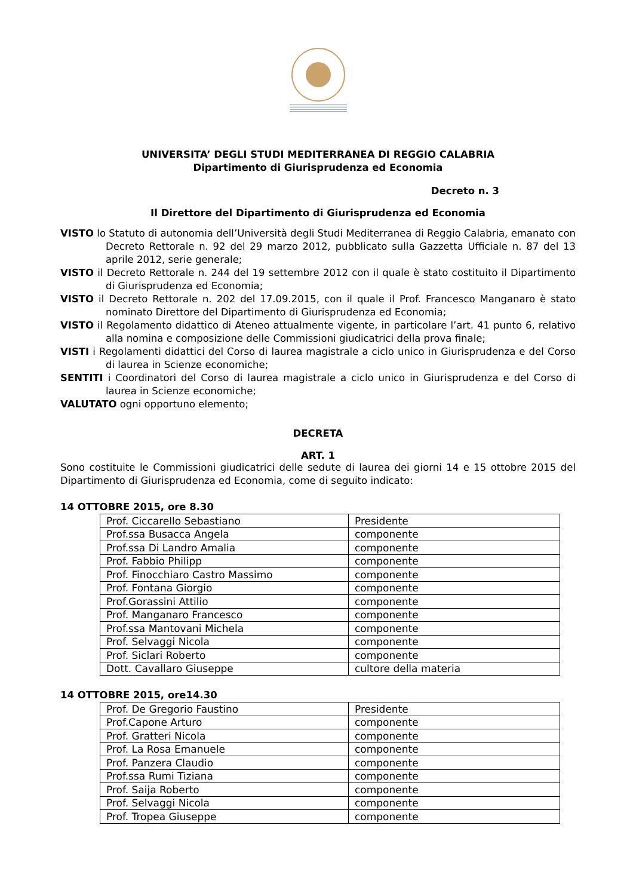UNIVERSITA’ DEGLI STUDI MEDITERRANEA DI REGGIO CALABRIA
Dipartimento di Giurisprudenza ed Economia
Decreto n. 3
Il Direttore del Dipartimento di Giurisprudenza ed Economia
VISTO lo Statuto di autonomia dell’Università degli Studi Mediterranea di Reggio Calabria, emanato con Decreto Rettorale n. 92 del 29 marzo 2012, pubblicato sulla Gazzetta Ufficiale n. 87 del 13 aprile 2012, serie generale;
VISTO il Decreto Rettorale n. 244 del 19 settembre 2012 con il quale è stato costituito il Dipartimento di Giurisprudenza ed Economia;
VISTO il Decreto Rettorale n. 202 del 17.09.2015, con il quale il Prof. Francesco Manganaro è stato nominato Direttore del Dipartimento di Giurisprudenza ed Economia;
VISTO il Regolamento didattico di Ateneo attualmente vigente, in particolare l’art. 41 punto 6, relativo alla nomina e composizione delle Commissioni giudicatrici della prova finale;
VISTI i Regolamenti didattici del Corso di laurea magistrale a ciclo unico in Giurisprudenza e del Corso di laurea in Scienze economiche;
SENTITI i Coordinatori del Corso di laurea magistrale a ciclo unico in Giurisprudenza e del Corso di laurea in Scienze economiche;
VALUTATO ogni opportuno elemento;
DECRETA
ART. 1
Sono costituite le Commissioni giudicatrici delle sedute di laurea dei giorni 14 e 15 ottobre 2015 del Dipartimento di Giurisprudenza ed Economia, come di seguito indicato:
14 OTTOBRE 2015, ore 8.30
| Prof. Ciccarello Sebastiano | Presidente |
| Prof.ssa Busacca Angela | componente |
| Prof.ssa Di Landro Amalia | componente |
| Prof. Fabbio Philipp | componente |
| Prof. Finocchiaro Castro Massimo | componente |
| Prof. Fontana Giorgio | componente |
| Prof.Gorassini Attilio | componente |
| Prof. Manganaro Francesco | componente |
| Prof.ssa Mantovani Michela | componente |
| Prof. Selvaggi Nicola | componente |
| Prof. Siclari Roberto | componente |
| Dott. Cavallaro Giuseppe | cultore della materia |
14 OTTOBRE 2015, ore14.30
| Prof. De Gregorio Faustino | Presidente |
| Prof.Capone Arturo | componente |
| Prof. Gratteri Nicola | componente |
| Prof. La Rosa Emanuele | componente |
| Prof. Panzera Claudio | componente |
| Prof.ssa Rumi Tiziana | componente |
| Prof. Saija Roberto | componente |
| Prof. Selvaggi Nicola | componente |
| Prof. Tropea Giuseppe | componente |